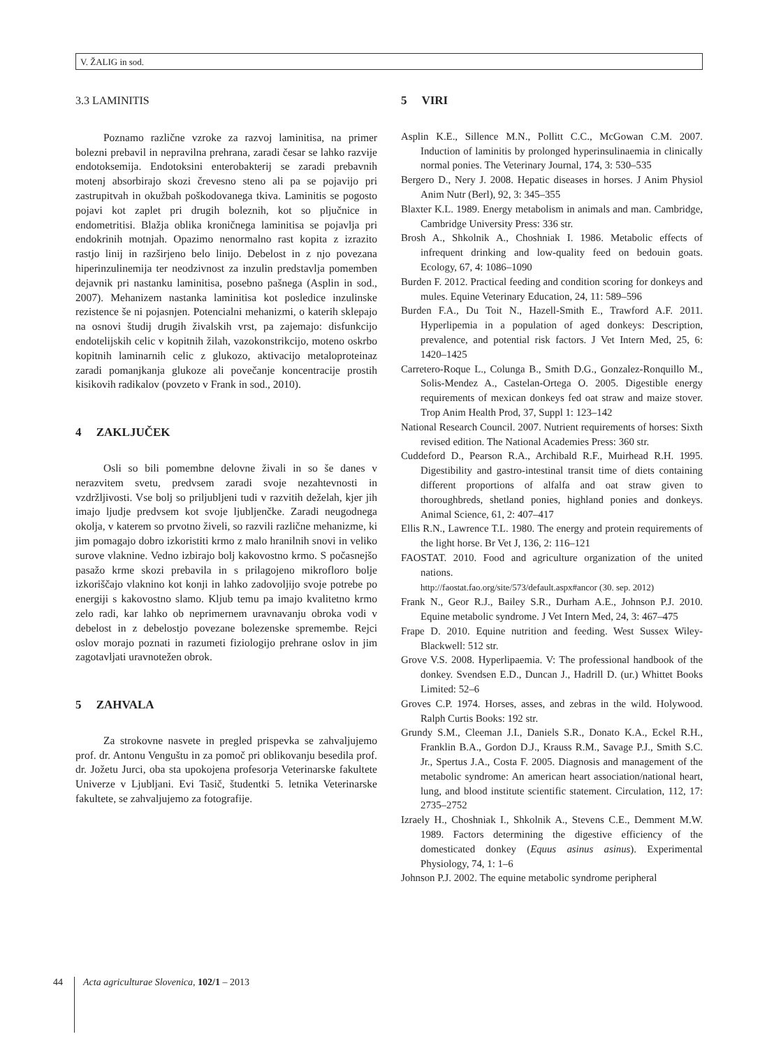V. ŽALIG in sod.
3.3 LAMINITIS
Poznamo različne vzroke za razvoj laminitisa, na primer bolezni prebavil in nepravilna prehrana, zaradi česar se lahko razvije endotoksemija. Endotoksini enterobakterij se zaradi prebavnih motenj absorbirajo skozi črevesno steno ali pa se pojavijo pri zastrupitvah in okužbah poškodovanega tkiva. Laminitis se pogosto pojavi kot zaplet pri drugih boleznih, kot so pljučnice in endometritisi. Blažja oblika kroničnega laminitisa se pojavlja pri endokrinih motnjah. Opazimo nenormalno rast kopita z izrazito rastjo linij in razširjeno belo linijo. Debelost in z njo povezana hiperinzulinemija ter neodzivnost za inzulin predstavlja pomemben dejavnik pri nastanku laminitisa, posebno pašnega (Asplin in sod., 2007). Mehanizem nastanka laminitisa kot posledice inzulinske rezistence še ni pojasnjen. Potencialni mehanizmi, o katerih sklepajo na osnovi študij drugih živalskih vrst, pa zajemajo: disfunkcijo endotelijskih celic v kopitnih žilah, vazokonstrikcijo, moteno oskrbo kopitnih laminarnih celic z glukozo, aktivacijo metaloproteinaz zaradi pomanjkanja glukoze ali povečanje koncentracije prostih kisikovih radikalov (povzeto v Frank in sod., 2010).
4 ZAKLJUČEK
Osli so bili pomembne delovne živali in so še danes v nerazvitem svetu, predvsem zaradi svoje nezahtevnosti in vzdržljivosti. Vse bolj so priljubljeni tudi v razvitih deželah, kjer jih imajo ljudje predvsem kot svoje ljubljenčke. Zaradi neugodnega okolja, v katerem so prvotno živeli, so razvili različne mehanizme, ki jim pomagajo dobro izkoristiti krmo z malo hranilnih snovi in veliko surove vlaknine. Vedno izbirajo bolj kakovostno krmo. S počasnejšo pasažo krme skozi prebavila in s prilagojeno mikrofloro bolje izkoriščajo vlaknino kot konji in lahko zadovoljijo svoje potrebe po energiji s kakovostno slamo. Kljub temu pa imajo kvalitetno krmo zelo radi, kar lahko ob neprimernem uravnavanju obroka vodi v debelost in z debelostjo povezane bolezenske spremembe. Rejci oslov morajo poznati in razumeti fiziologijo prehrane oslov in jim zagotavljati uravnotežen obrok.
5 ZAHVALA
Za strokovne nasvete in pregled prispevka se zahvaljujemo prof. dr. Antonu Venguštu in za pomoč pri oblikovanju besedila prof. dr. Jožetu Jurci, oba sta upokojena profesorja Veterinarske fakultete Univerze v Ljubljani. Evi Tasič, študentki 5. letnika Veterinarske fakultete, se zahvaljujemo za fotografije.
5 VIRI
Asplin K.E., Sillence M.N., Pollitt C.C., McGowan C.M. 2007. Induction of laminitis by prolonged hyperinsulinaemia in clinically normal ponies. The Veterinary Journal, 174, 3: 530–535
Bergero D., Nery J. 2008. Hepatic diseases in horses. J Anim Physiol Anim Nutr (Berl), 92, 3: 345–355
Blaxter K.L. 1989. Energy metabolism in animals and man. Cambridge, Cambridge University Press: 336 str.
Brosh A., Shkolnik A., Choshniak I. 1986. Metabolic effects of infrequent drinking and low-quality feed on bedouin goats. Ecology, 67, 4: 1086–1090
Burden F. 2012. Practical feeding and condition scoring for donkeys and mules. Equine Veterinary Education, 24, 11: 589–596
Burden F.A., Du Toit N., Hazell-Smith E., Trawford A.F. 2011. Hyperlipemia in a population of aged donkeys: Description, prevalence, and potential risk factors. J Vet Intern Med, 25, 6: 1420–1425
Carretero-Roque L., Colunga B., Smith D.G., Gonzalez-Ronquillo M., Solis-Mendez A., Castelan-Ortega O. 2005. Digestible energy requirements of mexican donkeys fed oat straw and maize stover. Trop Anim Health Prod, 37, Suppl 1: 123–142
National Research Council. 2007. Nutrient requirements of horses: Sixth revised edition. The National Academies Press: 360 str.
Cuddeford D., Pearson R.A., Archibald R.F., Muirhead R.H. 1995. Digestibility and gastro-intestinal transit time of diets containing different proportions of alfalfa and oat straw given to thoroughbreds, shetland ponies, highland ponies and donkeys. Animal Science, 61, 2: 407–417
Ellis R.N., Lawrence T.L. 1980. The energy and protein requirements of the light horse. Br Vet J, 136, 2: 116–121
FAOSTAT. 2010. Food and agriculture organization of the united nations.
http://faostat.fao.org/site/573/default.aspx#ancor (30. sep. 2012)
Frank N., Geor R.J., Bailey S.R., Durham A.E., Johnson P.J. 2010. Equine metabolic syndrome. J Vet Intern Med, 24, 3: 467–475
Frape D. 2010. Equine nutrition and feeding. West Sussex Wiley-Blackwell: 512 str.
Grove V.S. 2008. Hyperlipaemia. V: The professional handbook of the donkey. Svendsen E.D., Duncan J., Hadrill D. (ur.) Whittet Books Limited: 52–6
Groves C.P. 1974. Horses, asses, and zebras in the wild. Holywood. Ralph Curtis Books: 192 str.
Grundy S.M., Cleeman J.I., Daniels S.R., Donato K.A., Eckel R.H., Franklin B.A., Gordon D.J., Krauss R.M., Savage P.J., Smith S.C. Jr., Spertus J.A., Costa F. 2005. Diagnosis and management of the metabolic syndrome: An american heart association/national heart, lung, and blood institute scientific statement. Circulation, 112, 17: 2735–2752
Izraely H., Choshniak I., Shkolnik A., Stevens C.E., Demment M.W. 1989. Factors determining the digestive efficiency of the domesticated donkey (Equus asinus asinus). Experimental Physiology, 74, 1: 1–6
Johnson P.J. 2002. The equine metabolic syndrome peripheral
44
Acta agriculturae Slovenica, 102/1 – 2013